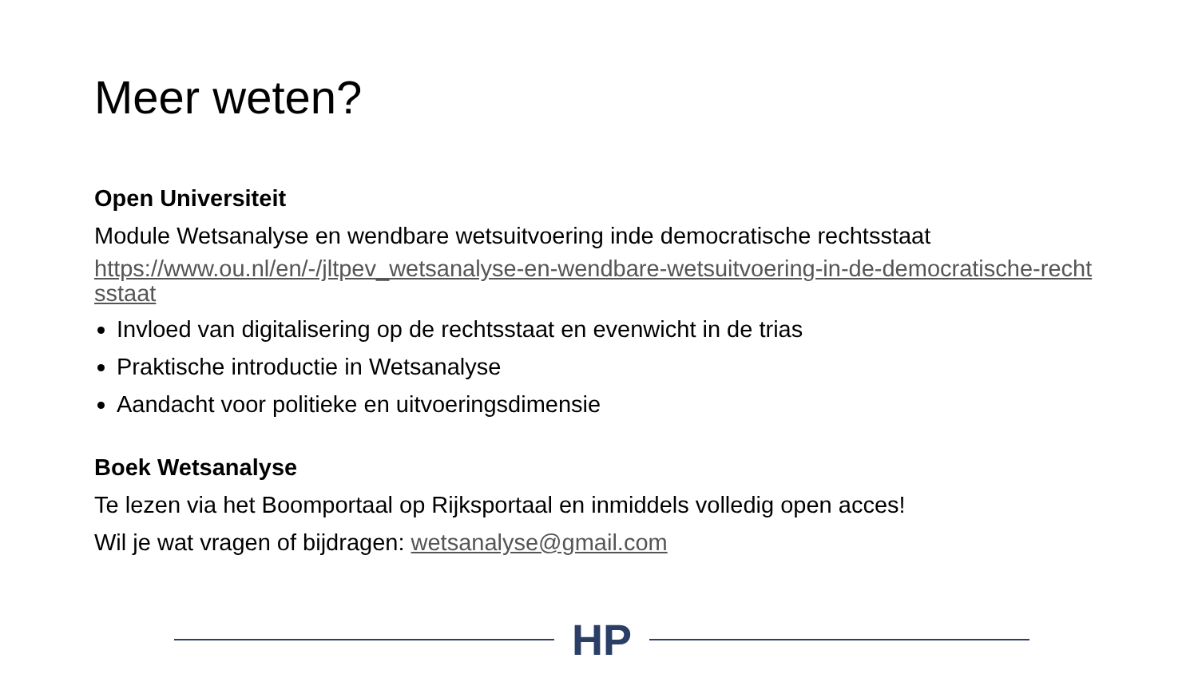Meer weten?
Open Universiteit
Module Wetsanalyse en wendbare wetsuitvoering inde democratische rechtsstaat
https://www.ou.nl/en/-/jltpev_wetsanalyse-en-wendbare-wetsuitvoering-in-de-democratische-rechtsstaat
Invloed van digitalisering op de rechtsstaat en evenwicht in de trias
Praktische introductie in Wetsanalyse
Aandacht voor politieke en uitvoeringsdimensie
Boek Wetsanalyse
Te lezen via het Boomportaal op Rijksportaal en inmiddels volledig open acces!
Wil je wat vragen of bijdragen: wetsanalyse@gmail.com
HP